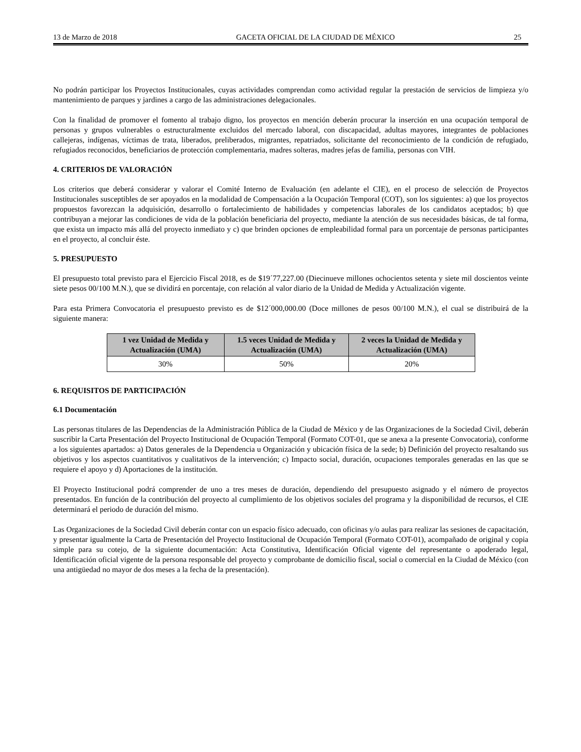13 de Marzo de 2018 GACETA OFICIAL DE LA CIUDAD DE MÉXICO 25
No podrán participar los Proyectos Institucionales, cuyas actividades comprendan como actividad regular la prestación de servicios de limpieza y/o mantenimiento de parques y jardines a cargo de las administraciones delegacionales.
Con la finalidad de promover el fomento al trabajo digno, los proyectos en mención deberán procurar la inserción en una ocupación temporal de personas y grupos vulnerables o estructuralmente excluidos del mercado laboral, con discapacidad, adultas mayores, integrantes de poblaciones callejeras, indígenas, víctimas de trata, liberados, preliberados, migrantes, repatriados, solicitante del reconocimiento de la condición de refugiado, refugiados reconocidos, beneficiarios de protección complementaria, madres solteras, madres jefas de familia, personas con VIH.
4. CRITERIOS DE VALORACIÓN
Los criterios que deberá considerar y valorar el Comité Interno de Evaluación (en adelante el CIE), en el proceso de selección de Proyectos Institucionales susceptibles de ser apoyados en la modalidad de Compensación a la Ocupación Temporal (COT), son los siguientes: a) que los proyectos propuestos favorezcan la adquisición, desarrollo o fortalecimiento de habilidades y competencias laborales de los candidatos aceptados; b) que contribuyan a mejorar las condiciones de vida de la población beneficiaria del proyecto, mediante la atención de sus necesidades básicas, de tal forma, que exista un impacto más allá del proyecto inmediato y c) que brinden opciones de empleabilidad formal para un porcentaje de personas participantes en el proyecto, al concluir éste.
5. PRESUPUESTO
El presupuesto total previsto para el Ejercicio Fiscal 2018, es de $19´77,227.00 (Diecinueve millones ochocientos setenta y siete mil doscientos veinte siete pesos 00/100 M.N.), que se dividirá en porcentaje, con relación al valor diario de la Unidad de Medida y Actualización vigente.
Para esta Primera Convocatoria el presupuesto previsto es de $12´000,000.00 (Doce millones de pesos 00/100 M.N.), el cual se distribuirá de la siguiente manera:
| 1 vez Unidad de Medida y Actualización (UMA) | 1.5 veces Unidad de Medida y Actualización (UMA) | 2 veces la Unidad de Medida y Actualización (UMA) |
| --- | --- | --- |
| 30% | 50% | 20% |
6. REQUISITOS DE PARTICIPACIÓN
6.1 Documentación
Las personas titulares de las Dependencias de la Administración Pública de la Ciudad de México y de las Organizaciones de la Sociedad Civil, deberán suscribir la Carta Presentación del Proyecto Institucional de Ocupación Temporal (Formato COT-01, que se anexa a la presente Convocatoria), conforme a los siguientes apartados: a) Datos generales de la Dependencia u Organización y ubicación física de la sede; b) Definición del proyecto resaltando sus objetivos y los aspectos cuantitativos y cualitativos de la intervención; c) Impacto social, duración, ocupaciones temporales generadas en las que se requiere el apoyo y d) Aportaciones de la institución.
El Proyecto Institucional podrá comprender de uno a tres meses de duración, dependiendo del presupuesto asignado y el número de proyectos presentados. En función de la contribución del proyecto al cumplimiento de los objetivos sociales del programa y la disponibilidad de recursos, el CIE determinará el periodo de duración del mismo.
Las Organizaciones de la Sociedad Civil deberán contar con un espacio físico adecuado, con oficinas y/o aulas para realizar las sesiones de capacitación, y presentar igualmente la Carta de Presentación del Proyecto Institucional de Ocupación Temporal (Formato COT-01), acompañado de original y copia simple para su cotejo, de la siguiente documentación: Acta Constitutiva, Identificación Oficial vigente del representante o apoderado legal, Identificación oficial vigente de la persona responsable del proyecto y comprobante de domicilio fiscal, social o comercial en la Ciudad de México (con una antigüedad no mayor de dos meses a la fecha de la presentación).